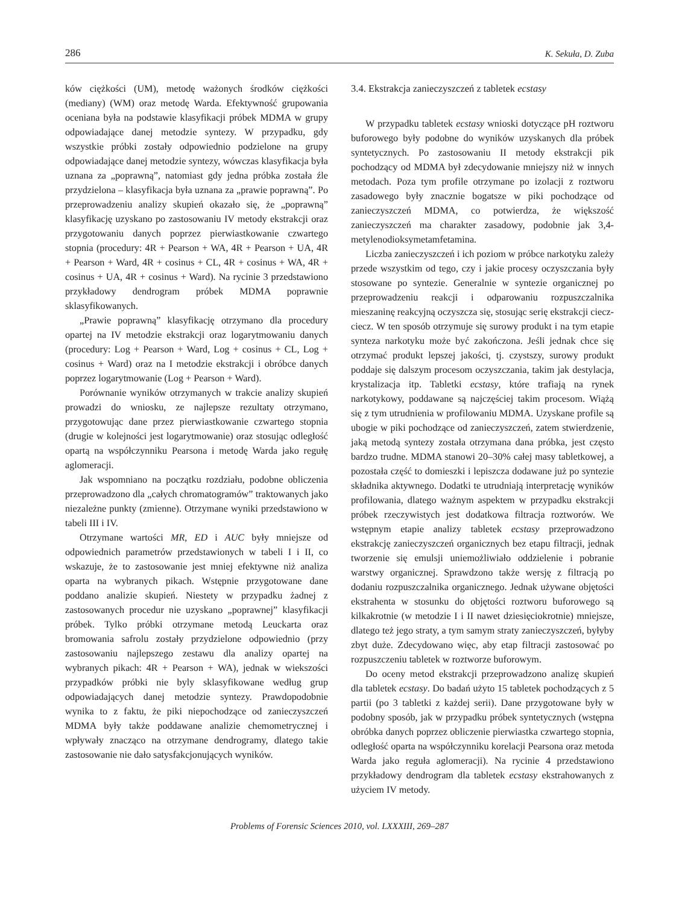286 K. Sekuła, D. Zuba
ków ciężkości (UM), metodę ważonych środków ciężkości (mediany) (WM) oraz metodę Warda. Efektywność grupowania oceniana była na podstawie klasyfikacji próbek MDMA w grupy odpowiadające danej metodzie syntezy. W przypadku, gdy wszystkie próbki zostały odpowiednio podzielone na grupy odpowiadające danej metodzie syntezy, wówczas klasyfikacja była uznana za „poprawną”, natomiast gdy jedna próbka została źle przydzielona – klasyfikacja była uznana za „prawie poprawną”. Po przeprowadzeniu analizy skupień okazało się, że „poprawną” klasyfikację uzyskano po zastosowaniu IV metody ekstrakcji oraz przygotowaniu danych poprzez pierwiastkowanie czwartego stopnia (procedury: 4R + Pearson + WA, 4R + Pearson + UA, 4R + Pearson + Ward, 4R + cosinus + CL, 4R + cosinus + WA, 4R + cosinus + UA, 4R + cosinus + Ward). Na rycinie 3 przedstawiono przykładowy dendrogram próbek MDMA poprawnie sklasyfikowanych.
„Prawie poprawną” klasyfikację otrzymano dla procedury opartej na IV metodzie ekstrakcji oraz logarytmowaniu danych (procedury: Log + Pearson + Ward, Log + cosinus + CL, Log + cosinus + Ward) oraz na I metodzie ekstrakcji i obróbce danych poprzez logarytmowanie (Log + Pearson + Ward).
Porównanie wyników otrzymanych w trakcie analizy skupień prowadzi do wniosku, ze najlepsze rezultaty otrzymano, przygotowując dane przez pierwiastkowanie czwartego stopnia (drugie w kolejności jest logarytmowanie) oraz stosując odległość opartą na współczynniku Pearsona i metodę Warda jako regułę aglomeracji.
Jak wspomniano na początku rozdziału, podobne obliczenia przeprowadzono dla „całych chromatogramów” traktowanych jako niezależne punkty (zmienne). Otrzymane wyniki przedstawiono w tabeli III i IV.
Otrzymane wartości MR, ED i AUC były mniejsze od odpowiednich parametrów przedstawionych w tabeli I i II, co wskazuje, że to zastosowanie jest mniej efektywne niż analiza oparta na wybranych pikach. Wstępnie przygotowane dane poddano analizie skupień. Niestety w przypadku żadnej z zastosowanych procedur nie uzyskano „poprawnej” klasyfikacji próbek. Tylko próbki otrzymane metodą Leuckarta oraz bromowania safrolu zostały przydzielone odpowiednio (przy zastosowaniu najlepszego zestawu dla analizy opartej na wybranych pikach: 4R + Pearson + WA), jednak w wiekszości przypadków próbki nie byly sklasyfikowane według grup odpowiadających danej metodzie syntezy. Prawdopodobnie wynika to z faktu, że piki niepochodzące od zanieczyszczeń MDMA były także poddawane analizie chemometrycznej i wpływały znacząco na otrzymane dendrogramy, dlatego takie zastosowanie nie dało satysfakcjonujących wyników.
3.4. Ekstrakcja zanieczyszczeń z tabletek ecstasy
W przypadku tabletek ecstasy wnioski dotyczące pH roztworu buforowego były podobne do wyników uzyskanych dla próbek syntetycznych. Po zastosowaniu II metody ekstrakcji pik pochodzący od MDMA był zdecydowanie mniejszy niż w innych metodach. Poza tym profile otrzymane po izolacji z roztworu zasadowego były znacznie bogatsze w piki pochodzące od zanieczyszczeń MDMA, co potwierdza, że większość zanieczyszczeń ma charakter zasadowy, podobnie jak 3,4-metylenodioksymetamfetamina.
Liczba zanieczyszczeń i ich poziom w próbce narkotyku zależy przede wszystkim od tego, czy i jakie procesy oczyszczania były stosowane po syntezie. Generalnie w syntezie organicznej po przeprowadzeniu reakcji i odparowaniu rozpuszczalnika mieszaninę reakcyjną oczyszcza się, stosując serię ekstrakcji ciecz-ciecz. W ten sposób otrzymuje się surowy produkt i na tym etapie synteza narkotyku może być zakończona. Jeśli jednak chce się otrzymać produkt lepszej jakości, tj. czystszy, surowy produkt poddaje się dalszym procesom oczyszczania, takim jak destylacja, krystalizacja itp. Tabletki ecstasy, które trafiają na rynek narkotykowy, poddawane są najczęściej takim procesom. Wiążą się z tym utrudnienia w profilowaniu MDMA. Uzyskane profile są ubogie w piki pochodzące od zanieczyszczeń, zatem stwierdzenie, jaką metodą syntezy została otrzymana dana próbka, jest często bardzo trudne. MDMA stanowi 20–30% całej masy tabletkowej, a pozostała część to domieszki i lepiszcza dodawane już po syntezie składnika aktywnego. Dodatki te utrudniają interpretację wyników profilowania, dlatego ważnym aspektem w przypadku ekstrakcji próbek rzeczywistych jest dodatkowa filtracja roztworów. We wstępnym etapie analizy tabletek ecstasy przeprowadzono ekstrakcję zanieczyszczeń organicznych bez etapu filtracji, jednak tworzenie się emulsji uniemożliwiało oddzielenie i pobranie warstwy organicznej. Sprawdzono także wersję z filtracją po dodaniu rozpuszczalnika organicznego. Jednak używane objętości ekstrahenta w stosunku do objętości roztworu buforowego są kilkakrotnie (w metodzie I i II nawet dziesięciokrotnie) mniejsze, dlatego też jego straty, a tym samym straty zanieczyszczeń, byłyby zbyt duże. Zdecydowano więc, aby etap filtracji zastosować po rozpuszczeniu tabletek w roztworze buforowym.
Do oceny metod ekstrakcji przeprowadzono analizę skupień dla tabletek ecstasy. Do badań użyto 15 tabletek pochodzących z 5 partii (po 3 tabletki z każdej serii). Dane przygotowane były w podobny sposób, jak w przypadku próbek syntetycznych (wstępna obróbka danych poprzez obliczenie pierwiastka czwartego stopnia, odległość oparta na współczynniku korelacji Pearsona oraz metoda Warda jako reguła aglomeracji). Na rycinie 4 przedstawiono przykładowy dendrogram dla tabletek ecstasy ekstrahowanych z użyciem IV metody.
Problems of Forensic Sciences 2010, vol. LXXXIII, 269–287